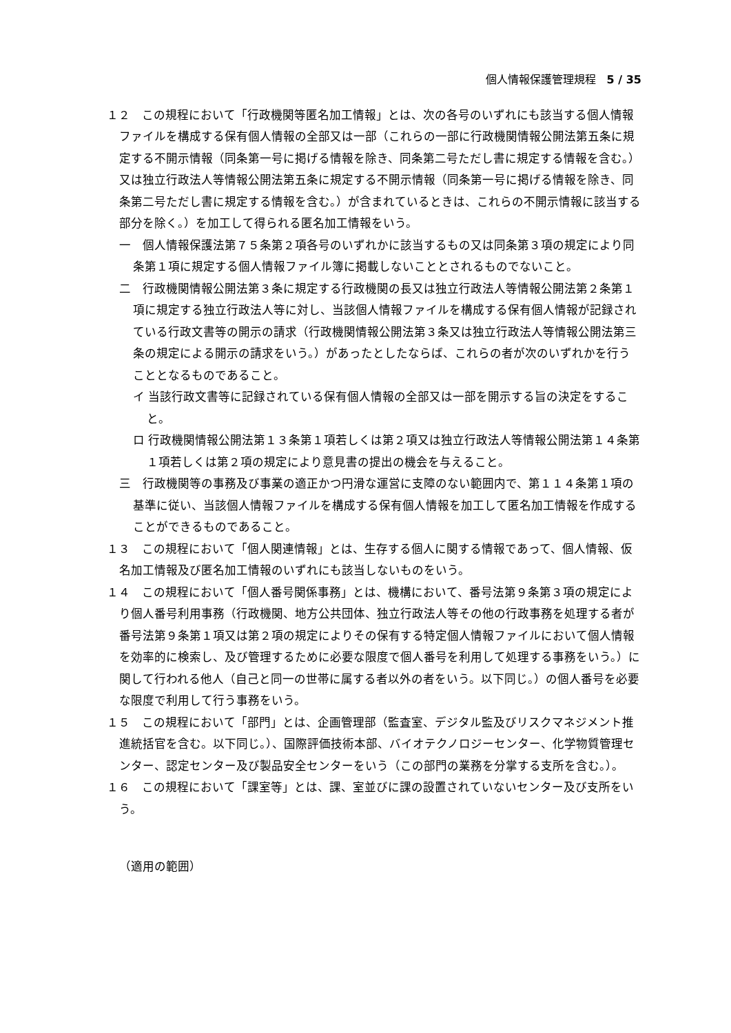個人情報保護管理規程　5 / 35
１２　この規程において「行政機関等匿名加工情報」とは、次の各号のいずれにも該当する個人情報ファイルを構成する保有個人情報の全部又は一部（これらの一部に行政機関情報公開法第五条に規定する不開示情報（同条第一号に掲げる情報を除き、同条第二号ただし書に規定する情報を含む。）又は独立行政法人等情報公開法第五条に規定する不開示情報（同条第一号に掲げる情報を除き、同条第二号ただし書に規定する情報を含む。）が含まれているときは、これらの不開示情報に該当する部分を除く。）を加工して得られる匿名加工情報をいう。
一　個人情報保護法第７５条第２項各号のいずれかに該当するもの又は同条第３項の規定により同条第１項に規定する個人情報ファイル簿に掲載しないこととされるものでないこと。
二　行政機関情報公開法第３条に規定する行政機関の長又は独立行政法人等情報公開法第２条第１項に規定する独立行政法人等に対し、当該個人情報ファイルを構成する保有個人情報が記録されている行政文書等の開示の請求（行政機関情報公開法第３条又は独立行政法人等情報公開法第三条の規定による開示の請求をいう。）があったとしたならば、これらの者が次のいずれかを行うこととなるものであること。
イ 当該行政文書等に記録されている保有個人情報の全部又は一部を開示する旨の決定をすること。
ロ 行政機関情報公開法第１３条第１項若しくは第２項又は独立行政法人等情報公開法第１４条第１項若しくは第２項の規定により意見書の提出の機会を与えること。
三　行政機関等の事務及び事業の適正かつ円滑な運営に支障のない範囲内で、第１１４条第１項の基準に従い、当該個人情報ファイルを構成する保有個人情報を加工して匿名加工情報を作成することができるものであること。
１３　この規程において「個人関連情報」とは、生存する個人に関する情報であって、個人情報、仮名加工情報及び匿名加工情報のいずれにも該当しないものをいう。
１４　この規程において「個人番号関係事務」とは、機構において、番号法第９条第３項の規定により個人番号利用事務（行政機関、地方公共団体、独立行政法人等その他の行政事務を処理する者が番号法第９条第１項又は第２項の規定によりその保有する特定個人情報ファイルにおいて個人情報を効率的に検索し、及び管理するために必要な限度で個人番号を利用して処理する事務をいう。）に関して行われる他人（自己と同一の世帯に属する者以外の者をいう。以下同じ。）の個人番号を必要な限度で利用して行う事務をいう。
１５　この規程において「部門」とは、企画管理部（監査室、デジタル監及びリスクマネジメント推進統括官を含む。以下同じ。）、国際評価技術本部、バイオテクノロジーセンター、化学物質管理センター、認定センター及び製品安全センターをいう（この部門の業務を分掌する支所を含む。）。
１６　この規程において「課室等」とは、課、室並びに課の設置されていないセンター及び支所をいう。
（適用の範囲）